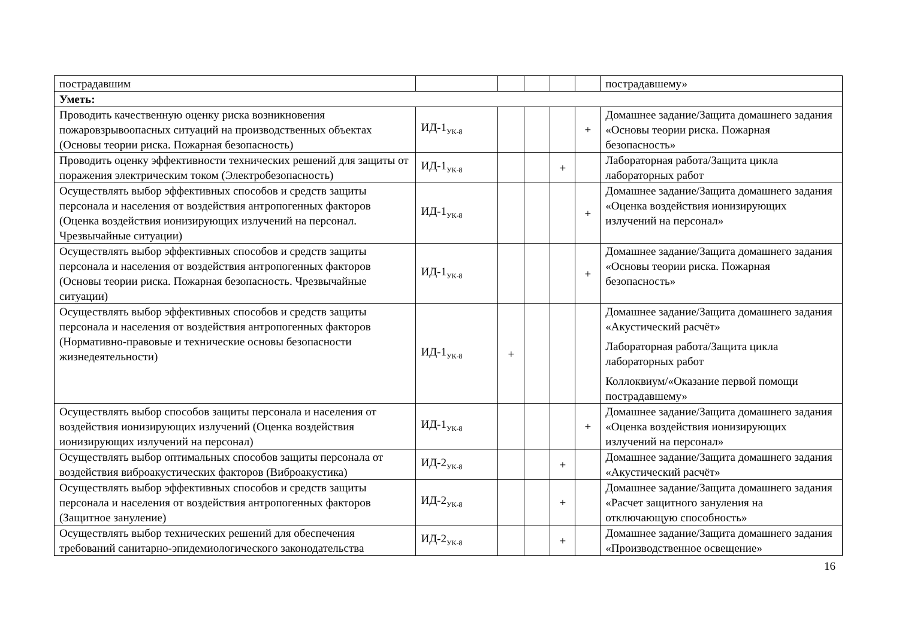| пострадавшим | | | | | | пострадавшему» |
| Уметь: | | | | | | |
| Проводить качественную оценку риска возникновения пожаровзрывоопасных ситуаций на производственных объектах (Основы теории риска. Пожарная безопасность) | ИД-1<sub>УК-8</sub> | | | | + | Домашнее задание/Защита домашнего задания «Основы теории риска. Пожарная безопасность» |
| Проводить оценку эффективности технических решений для защиты от поражения электрическим током (Электробезопасность) | ИД-1<sub>УК-8</sub> | | | + | | Лабораторная работа/Защита цикла лабораторных работ |
| Осуществлять выбор эффективных способов и средств защиты персонала и населения от воздействия антропогенных факторов (Оценка воздействия ионизирующих излучений на персонал. Чрезвычайные ситуации) | ИД-1<sub>УК-8</sub> | | | | + | Домашнее задание/Защита домашнего задания «Оценка воздействия ионизирующих излучений на персонал» |
| Осуществлять выбор эффективных способов и средств защиты персонала и населения от воздействия антропогенных факторов (Основы теории риска. Пожарная безопасность. Чрезвычайные ситуации) | ИД-1<sub>УК-8</sub> | | | | + | Домашнее задание/Защита домашнего задания «Основы теории риска. Пожарная безопасность» |
| Осуществлять выбор эффективных способов и средств защиты персонала и населения от воздействия антропогенных факторов (Нормативно-правовые и технические основы безопасности жизнедеятельности) | ИД-1<sub>УК-8</sub> | + | | | | Домашнее задание/Защита домашнего задания «Акустический расчёт» Лабораторная работа/Защита цикла лабораторных работ Коллоквиум/«Оказание первой помощи пострадавшему» |
| Осуществлять выбор способов защиты персонала и населения от воздействия ионизирующих излучений (Оценка воздействия ионизирующих излучений на персонал) | ИД-1<sub>УК-8</sub> | | | | + | Домашнее задание/Защита домашнего задания «Оценка воздействия ионизирующих излучений на персонал» |
| Осуществлять выбор оптимальных способов защиты персонала от воздействия виброакустических факторов (Виброакустика) | ИД-2<sub>УК-8</sub> | | | + | | Домашнее задание/Защита домашнего задания «Акустический расчёт» |
| Осуществлять выбор эффективных способов и средств защиты персонала и населения от воздействия антропогенных факторов (Защитное зануление) | ИД-2<sub>УК-8</sub> | | | + | | Домашнее задание/Защита домашнего задания «Расчет защитного зануления на отключающую способность» |
| Осуществлять выбор технических решений для обеспечения требований санитарно-эпидемиологического законодательства | ИД-2<sub>УК-8</sub> | | | + | | Домашнее задание/Защита домашнего задания «Производственное освещение» |
16